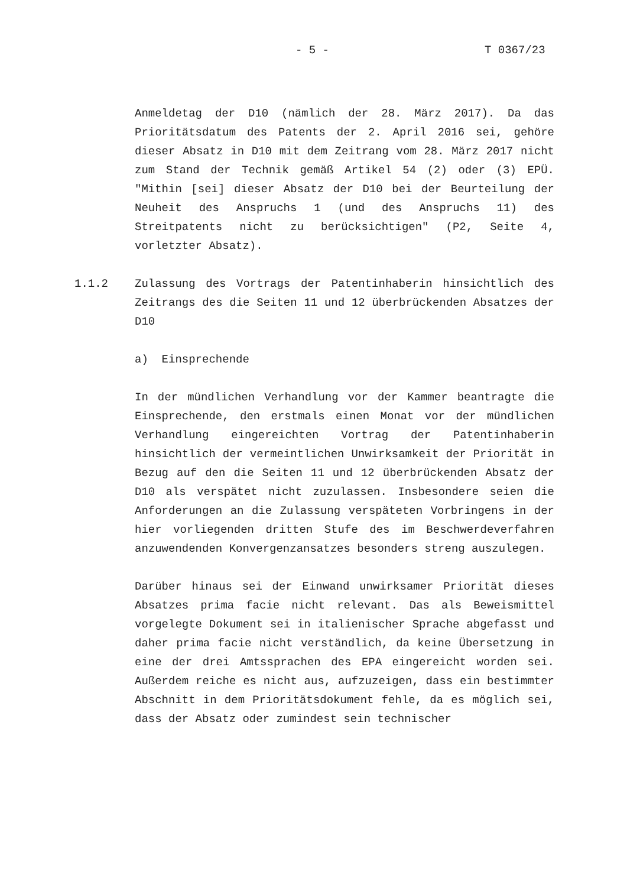- 5 - T 0367/23
Anmeldetag der D10 (nämlich der 28. März 2017). Da das Prioritätsdatum des Patents der 2. April 2016 sei, gehöre dieser Absatz in D10 mit dem Zeitrang vom 28. März 2017 nicht zum Stand der Technik gemäß Artikel 54 (2) oder (3) EPÜ. "Mithin [sei] dieser Absatz der D10 bei der Beurteilung der Neuheit des Anspruchs 1 (und des Anspruchs 11) des Streitpatents nicht zu berücksichtigen" (P2, Seite 4, vorletzter Absatz).
1.1.2 Zulassung des Vortrags der Patentinhaberin hinsichtlich des Zeitrangs des die Seiten 11 und 12 überbrückenden Absatzes der D10
a) Einsprechende
In der mündlichen Verhandlung vor der Kammer beantragte die Einsprechende, den erstmals einen Monat vor der mündlichen Verhandlung eingereichten Vortrag der Patentinhaberin hinsichtlich der vermeintlichen Unwirksamkeit der Priorität in Bezug auf den die Seiten 11 und 12 überbrückenden Absatz der D10 als verspätet nicht zuzulassen. Insbesondere seien die Anforderungen an die Zulassung verspäteten Vorbringens in der hier vorliegenden dritten Stufe des im Beschwerdeverfahren anzuwendenden Konvergenzansatzes besonders streng auszulegen.
Darüber hinaus sei der Einwand unwirksamer Priorität dieses Absatzes prima facie nicht relevant. Das als Beweismittel vorgelegte Dokument sei in italienischer Sprache abgefasst und daher prima facie nicht verständlich, da keine Übersetzung in eine der drei Amtssprachen des EPA eingereicht worden sei. Außerdem reiche es nicht aus, aufzuzeigen, dass ein bestimmter Abschnitt in dem Prioritätsdokument fehle, da es möglich sei, dass der Absatz oder zumindest sein technischer